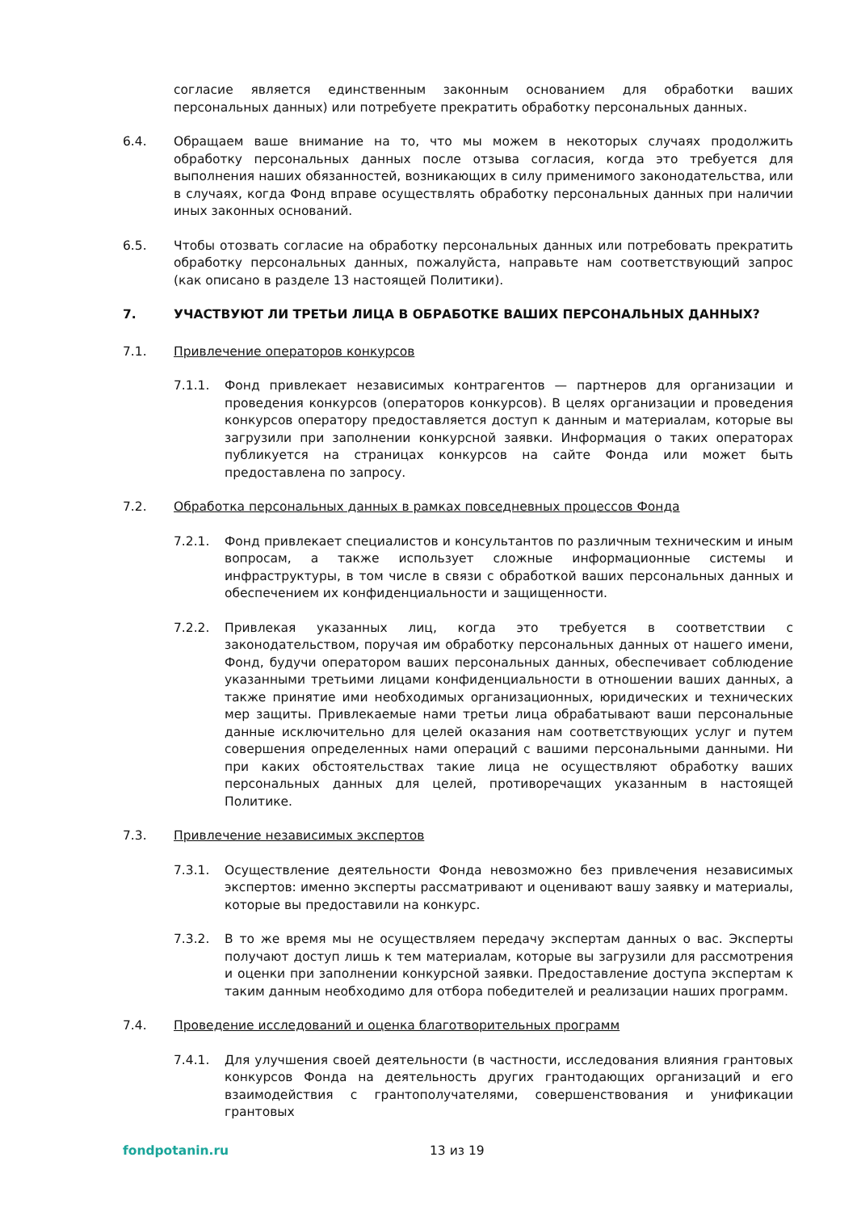согласие является единственным законным основанием для обработки ваших персональных данных) или потребуете прекратить обработку персональных данных.
6.4. Обращаем ваше внимание на то, что мы можем в некоторых случаях продолжить обработку персональных данных после отзыва согласия, когда это требуется для выполнения наших обязанностей, возникающих в силу применимого законодательства, или в случаях, когда Фонд вправе осуществлять обработку персональных данных при наличии иных законных оснований.
6.5. Чтобы отозвать согласие на обработку персональных данных или потребовать прекратить обработку персональных данных, пожалуйста, направьте нам соответствующий запрос (как описано в разделе 13 настоящей Политики).
7. УЧАСТВУЮТ ЛИ ТРЕТЬИ ЛИЦА В ОБРАБОТКЕ ВАШИХ ПЕРСОНАЛЬНЫХ ДАННЫХ?
7.1. Привлечение операторов конкурсов
7.1.1. Фонд привлекает независимых контрагентов — партнеров для организации и проведения конкурсов (операторов конкурсов). В целях организации и проведения конкурсов оператору предоставляется доступ к данным и материалам, которые вы загрузили при заполнении конкурсной заявки. Информация о таких операторах публикуется на страницах конкурсов на сайте Фонда или может быть предоставлена по запросу.
7.2. Обработка персональных данных в рамках повседневных процессов Фонда
7.2.1. Фонд привлекает специалистов и консультантов по различным техническим и иным вопросам, а также использует сложные информационные системы и инфраструктуры, в том числе в связи с обработкой ваших персональных данных и обеспечением их конфиденциальности и защищенности.
7.2.2. Привлекая указанных лиц, когда это требуется в соответствии с законодательством, поручая им обработку персональных данных от нашего имени, Фонд, будучи оператором ваших персональных данных, обеспечивает соблюдение указанными третьими лицами конфиденциальности в отношении ваших данных, а также принятие ими необходимых организационных, юридических и технических мер защиты. Привлекаемые нами третьи лица обрабатывают ваши персональные данные исключительно для целей оказания нам соответствующих услуг и путем совершения определенных нами операций с вашими персональными данными. Ни при каких обстоятельствах такие лица не осуществляют обработку ваших персональных данных для целей, противоречащих указанным в настоящей Политике.
7.3. Привлечение независимых экспертов
7.3.1. Осуществление деятельности Фонда невозможно без привлечения независимых экспертов: именно эксперты рассматривают и оценивают вашу заявку и материалы, которые вы предоставили на конкурс.
7.3.2. В то же время мы не осуществляем передачу экспертам данных о вас. Эксперты получают доступ лишь к тем материалам, которые вы загрузили для рассмотрения и оценки при заполнении конкурсной заявки. Предоставление доступа экспертам к таким данным необходимо для отбора победителей и реализации наших программ.
7.4. Проведение исследований и оценка благотворительных программ
7.4.1. Для улучшения своей деятельности (в частности, исследования влияния грантовых конкурсов Фонда на деятельность других грантодающих организаций и его взаимодействия с грантополучателями, совершенствования и унификации грантовых
fondpotanin.ru 13 из 19